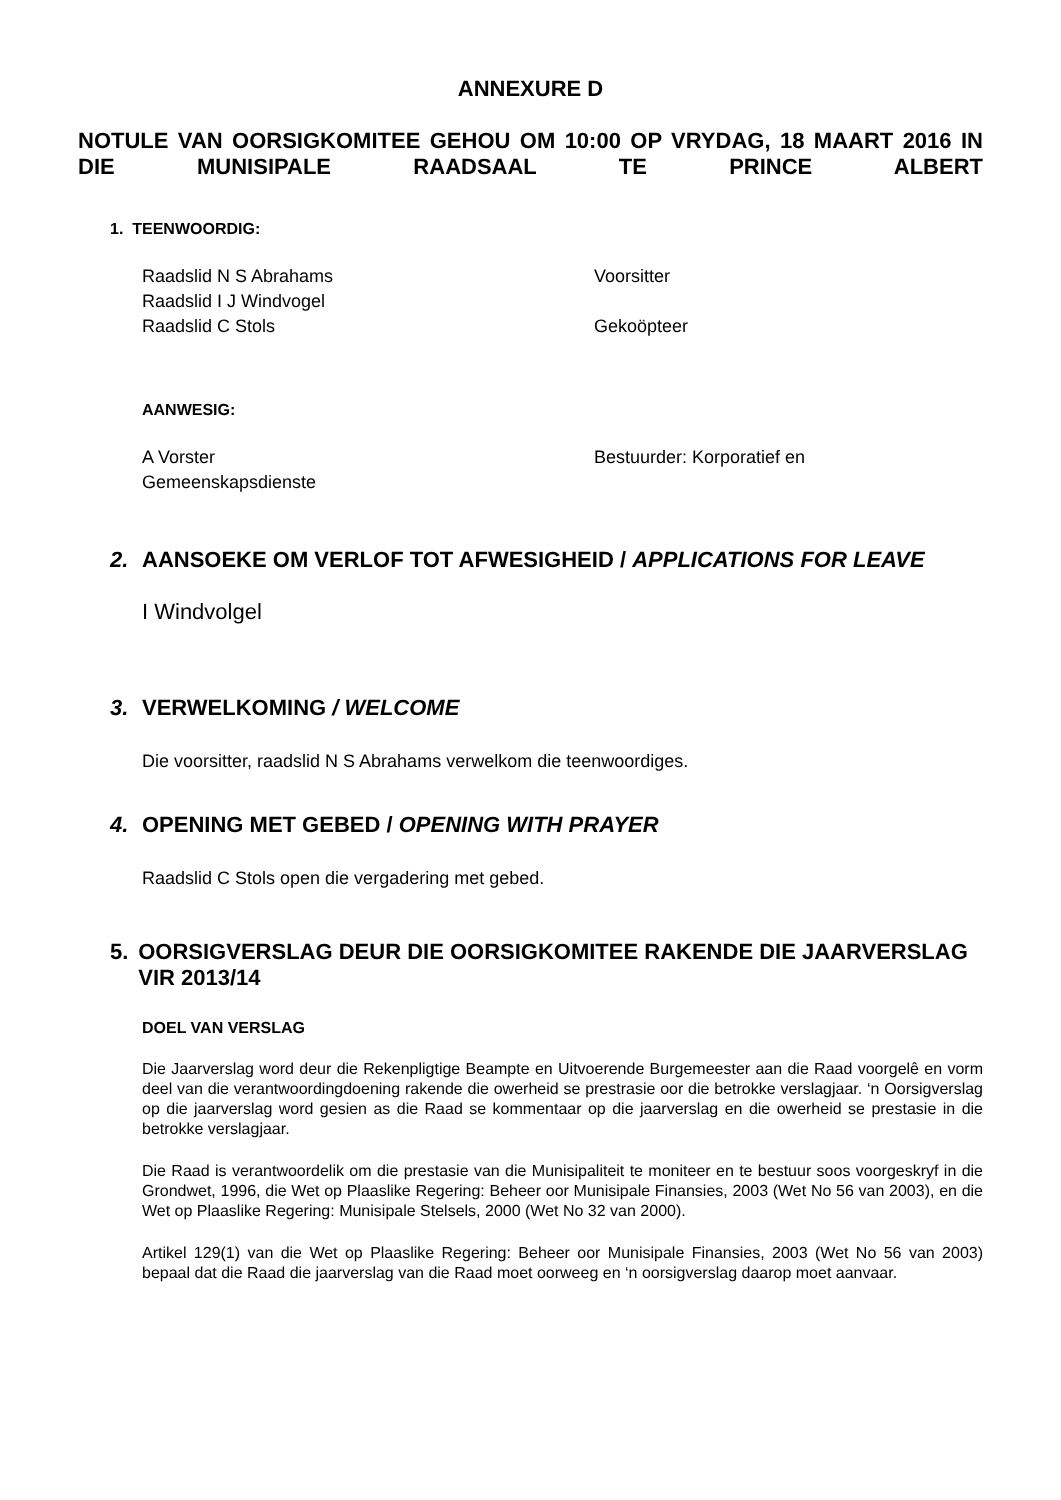ANNEXURE D
NOTULE VAN OORSIGKOMITEE GEHOU OM 10:00 OP VRYDAG, 18 MAART 2016 IN DIE MUNISIPALE RAADSAAL TE PRINCE ALBERT
1. TEENWOORDIG:
Raadslid N S Abrahams Voorsitter
Raadslid I J Windvogel
Raadslid C Stols Gekoöpteer
AANWESIG:
A Vorster Bestuurder: Korporatief en
Gemeenskapsdienste
2. AANSOEKE OM VERLOF TOT AFWESIGHEID / APPLICATIONS FOR LEAVE
I Windvolgel
3. VERWELKOMING / WELCOME
Die voorsitter, raadslid N S Abrahams verwelkom die teenwoordiges.
4. OPENING MET GEBED / OPENING WITH PRAYER
Raadslid C Stols open die vergadering met gebed.
5. OORSIGVERSLAG DEUR DIE OORSIGKOMITEE RAKENDE DIE JAARVERSLAG VIR 2013/14
DOEL VAN VERSLAG
Die Jaarverslag word deur die Rekenpligtige Beampte en Uitvoerende Burgemeester aan die Raad voorgelê en vorm deel van die verantwoordingdoening rakende die owerheid se prestrasie oor die betrokke verslagjaar. ‘n Oorsigverslag op die jaarverslag word gesien as die Raad se kommentaar op die jaarverslag en die owerheid se prestasie in die betrokke verslagjaar.
Die Raad is verantwoordelik om die prestasie van die Munisipaliteit te moniteer en te bestuur soos voorgeskryf in die Grondwet, 1996, die Wet op Plaaslike Regering: Beheer oor Munisipale Finansies, 2003 (Wet No 56 van 2003), en die Wet op Plaaslike Regering: Munisipale Stelsels, 2000 (Wet No 32 van 2000).
Artikel 129(1) van die Wet op Plaaslike Regering: Beheer oor Munisipale Finansies, 2003 (Wet No 56 van 2003) bepaal dat die Raad die jaarverslag van die Raad moet oorweeg en ‘n oorsigverslag daarop moet aanvaar.